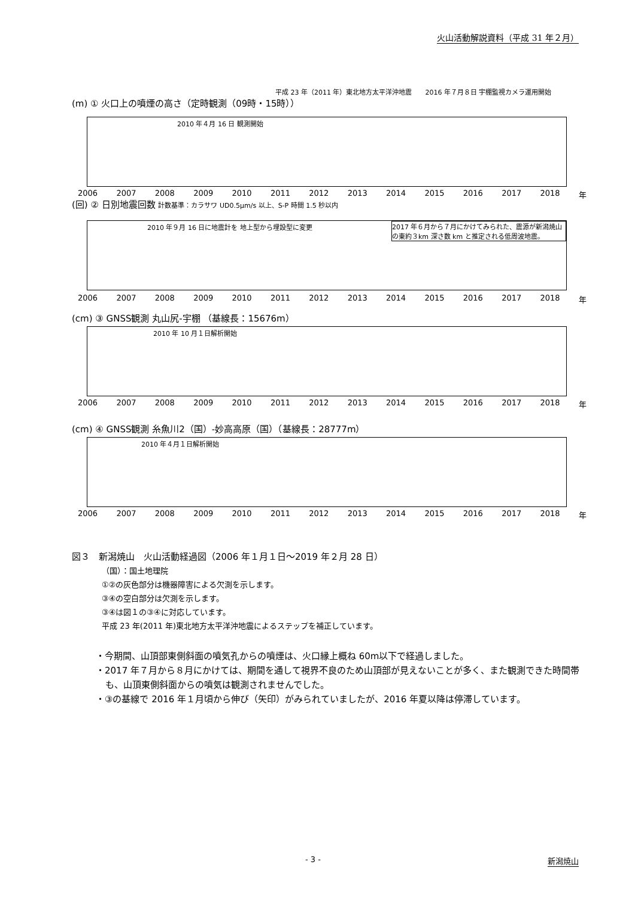火山活動解説資料（平成 31 年２月）
平成 23 年（2011 年）東北地方太平洋沖地震　　2016 年７月８日 宇棚監視カメラ運用開始
(m) ① 火口上の噴煙の高さ（定時観測（09時・15時））
2010 年４月 16 日 観測開始
2006 2007 2008 2009 2010 2011 2012 2013 2014 2015 2016 2017 2018 年
(回) ② 日別地震回数 計数基準：カラサワ UD0.5μm/s 以上、S-P 時間 1.5 秒以内
2010 年９月 16 日に地震計を 地上型から埋設型に変更 2017 年６月から７月にかけてみられた、震源が新潟焼山の東約３km 深さ数 km と推定される低周波地震。
2006 2007 2008 2009 2010 2011 2012 2013 2014 2015 2016 2017 2018 年
(cm) ③ GNSS観測 丸山尻-宇棚 （基線長：15676m）
2010 年 10 月１日解析開始
2006 2007 2008 2009 2010 2011 2012 2013 2014 2015 2016 2017 2018 年
(cm) ④ GNSS観測 糸魚川2（国）-妙高高原（国）（基線長：28777m）
2010 年４月１日解析開始
2006 2007 2008 2009 2010 2011 2012 2013 2014 2015 2016 2017 2018 年
図３　新潟焼山　火山活動経過図（2006 年１月１日～2019 年２月 28 日）
（国）：国土地理院
①②の灰色部分は機器障害による欠測を示します。
③④の空白部分は欠測を示します。
③④は図１の③④に対応しています。
平成 23 年(2011 年)東北地方太平洋沖地震によるステップを補正しています。
・今期間、山頂部東側斜面の噴気孔からの噴煙は、火口縁上概ね 60m以下で経過しました。
・2017 年７月から８月にかけては、期間を通して視界不良のため山頂部が見えないことが多く、また観測できた時間帯も、山頂東側斜面からの噴気は観測されませんでした。
・③の基線で 2016 年１月頃から伸び（矢印）がみられていましたが、2016 年夏以降は停滞しています。
- 3 - 新潟焼山